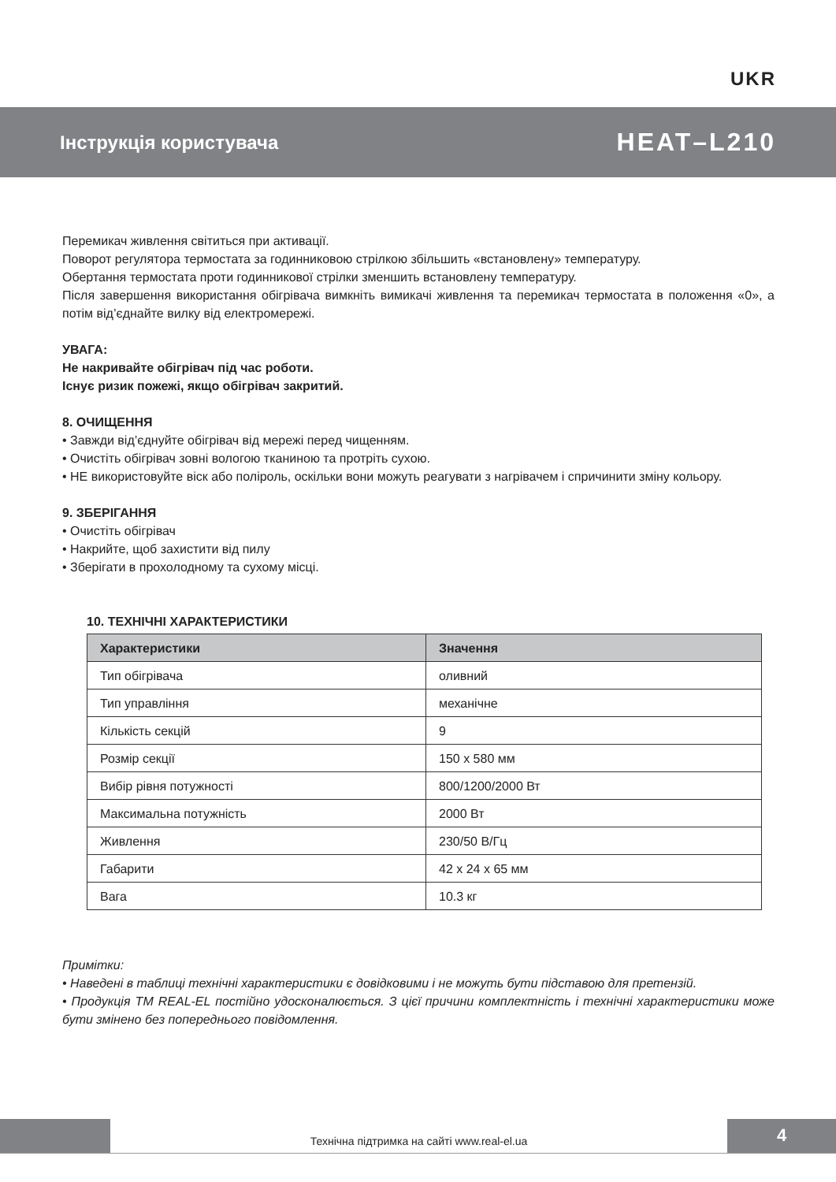UKR
Інструкція користувача HEAT–L210
Перемикач живлення світиться при активації.
Поворот регулятора термостата за годинниковою стрілкою збільшить «встановлену» температуру.
Обертання термостата проти годинникової стрілки зменшить встановлену температуру.
Після завершення використання обігрівача вимкніть вимикачі живлення та перемикач термостата в положення «0», а потім від’єднайте вилку від електромережі.
УВАГА:
Не накривайте обігрівач під час роботи.
Існує ризик пожежі, якщо обігрівач закритий.
8. ОЧИЩЕННЯ
• Завжди від’єднуйте обігрівач від мережі перед чищенням.
• Очистіть обігрівач зовні вологою тканиною та протріть сухою.
• НЕ використовуйте віск або поліроль, оскільки вони можуть реагувати з нагрівачем і спричинити зміну кольору.
9. ЗБЕРІГАННЯ
• Очистіть обігрівач
• Накрийте, щоб захистити від пилу
• Зберігати в прохолодному та сухому місці.
10. ТЕХНІЧНІ ХАРАКТЕРИСТИКИ
| Характеристики | Значення |
| --- | --- |
| Тип обігрівача | оливний |
| Тип управління | механічне |
| Кількість секцій | 9 |
| Розмір секції | 150 x 580 мм |
| Вибір рівня потужності | 800/1200/2000 Вт |
| Максимальна потужність | 2000 Вт |
| Живлення | 230/50 В/Гц |
| Габарити | 42 x 24 x 65 мм |
| Вага | 10.3 кг |
Примітки:
• Наведені в таблиці технічні характеристики є довідковими і не можуть бути підставою для претензій.
• Продукція ТМ REAL-EL постійно удосконалюється. З цієї причини комплектність і технічні характеристики може бути змінено без попереднього повідомлення.
Технічна підтримка на сайті www.real-el.ua
4